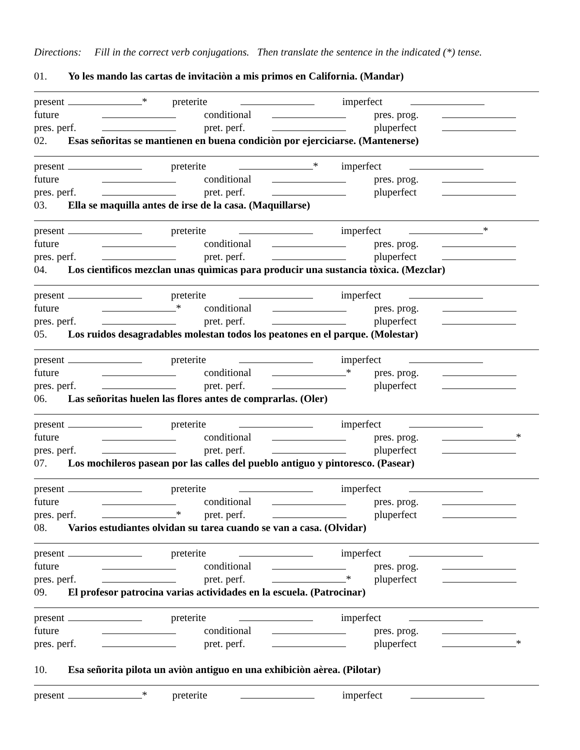Directions: Fill in the correct verb conjugations. Then translate the sentence in the indicated (*) tense.
01. Yo les mando las cartas de invitaciòn a mis primos en California. (Mandar)
present * preterite imperfect
future conditional pres. prog.
pres. perf. pret. perf. pluperfect
02. Esas señoritas se mantienen en buena condiciòn por ejerciciarse. (Mantenerse)
present preterite * imperfect
future conditional pres. prog.
pres. perf. pret. perf. pluperfect
03. Ella se maquilla antes de irse de la casa. (Maquillarse)
present preterite imperfect *
future conditional pres. prog.
pres. perf. pret. perf. pluperfect
04. Los cientìficos mezclan unas quìmicas para producir una sustancia tòxica. (Mezclar)
present preterite imperfect
future * conditional pres. prog.
pres. perf. pret. perf. pluperfect
05. Los ruidos desagradables molestan todos los peatones en el parque. (Molestar)
present preterite imperfect
future conditional * pres. prog.
pres. perf. pret. perf. pluperfect
06. Las señoritas huelen las flores antes de comprarlas. (Oler)
present preterite imperfect
future conditional pres. prog. *
pres. perf. pret. perf. pluperfect
07. Los mochileros pasean por las calles del pueblo antiguo y pintoresco. (Pasear)
present preterite imperfect
future conditional pres. prog.
pres. perf. * pret. perf. pluperfect
08. Varios estudiantes olvidan su tarea cuando se van a casa. (Olvidar)
present preterite imperfect
future conditional pres. prog.
pres. perf. pret. perf. * pluperfect
09. El profesor patrocina varias actividades en la escuela. (Patrocinar)
present preterite imperfect
future conditional pres. prog.
pres. perf. pret. perf. pluperfect *
10. Esa señorita pilota un aviòn antiguo en una exhibiciòn aèrea. (Pilotar)
present * preterite imperfect